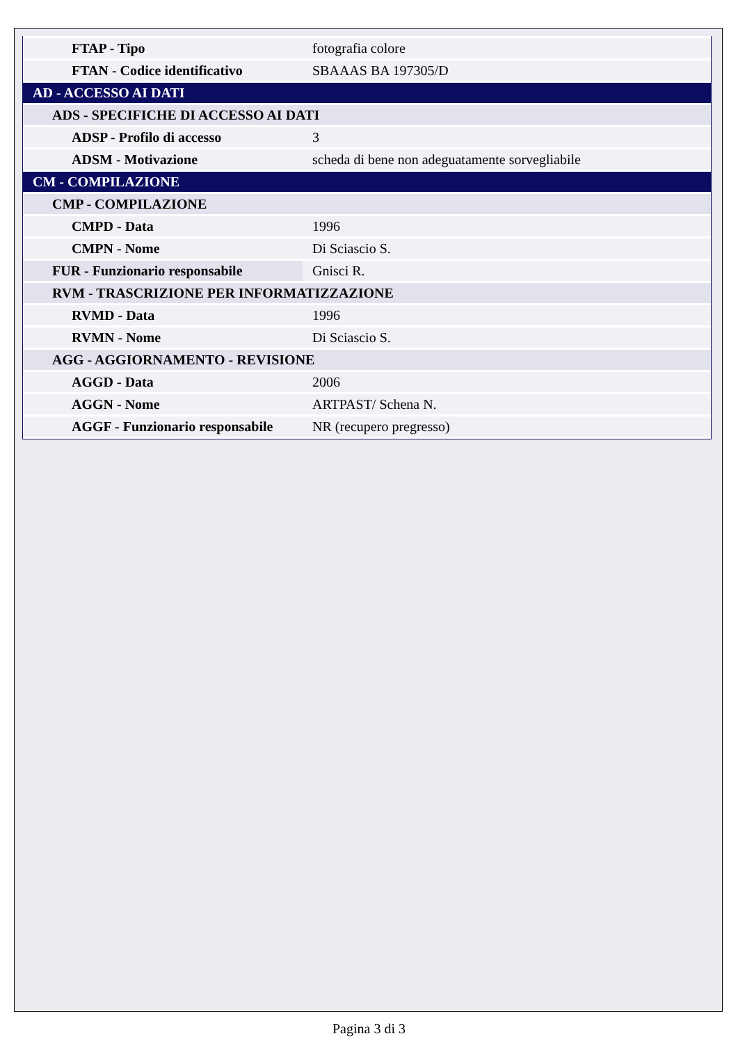| FTAP - Tipo | fotografia colore |
| FTAN - Codice identificativo | SBAAAS BA 197305/D |
| AD - ACCESSO AI DATI | |
| ADS - SPECIFICHE DI ACCESSO AI DATI | |
| ADSP - Profilo di accesso | 3 |
| ADSM - Motivazione | scheda di bene non adeguatamente sorvegliabile |
| CM - COMPILAZIONE | |
| CMP - COMPILAZIONE | |
| CMPD - Data | 1996 |
| CMPN - Nome | Di Sciascio S. |
| FUR - Funzionario responsabile | Gnisci R. |
| RVM - TRASCRIZIONE PER INFORMATIZZAZIONE | |
| RVMD - Data | 1996 |
| RVMN - Nome | Di Sciascio S. |
| AGG - AGGIORNAMENTO - REVISIONE | |
| AGGD - Data | 2006 |
| AGGN - Nome | ARTPAST/ Schena N. |
| AGGF - Funzionario responsabile | NR (recupero pregresso) |
Pagina 3 di 3